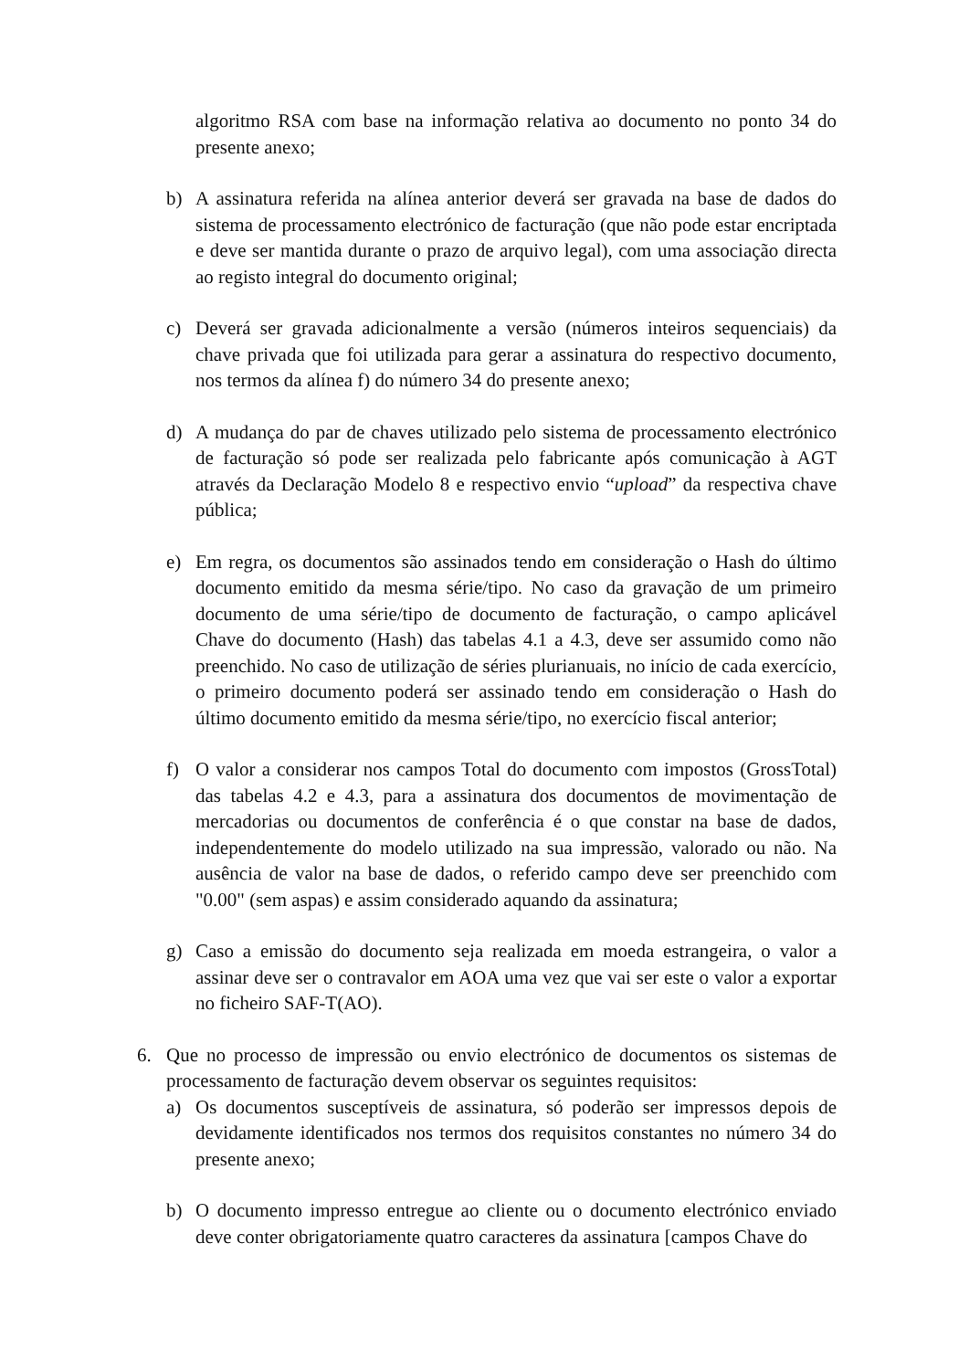algoritmo RSA com base na informação relativa ao documento no ponto 34 do presente anexo;
b) A assinatura referida na alínea anterior deverá ser gravada na base de dados do sistema de processamento electrónico de facturação (que não pode estar encriptada e deve ser mantida durante o prazo de arquivo legal), com uma associação directa ao registo integral do documento original;
c) Deverá ser gravada adicionalmente a versão (números inteiros sequenciais) da chave privada que foi utilizada para gerar a assinatura do respectivo documento, nos termos da alínea f) do número 34 do presente anexo;
d) A mudança do par de chaves utilizado pelo sistema de processamento electrónico de facturação só pode ser realizada pelo fabricante após comunicação à AGT através da Declaração Modelo 8 e respectivo envio “upload” da respectiva chave pública;
e) Em regra, os documentos são assinados tendo em consideração o Hash do último documento emitido da mesma série/tipo. No caso da gravação de um primeiro documento de uma série/tipo de documento de facturação, o campo aplicável Chave do documento (Hash) das tabelas 4.1 a 4.3, deve ser assumido como não preenchido. No caso de utilização de séries plurianuais, no início de cada exercício, o primeiro documento poderá ser assinado tendo em consideração o Hash do último documento emitido da mesma série/tipo, no exercício fiscal anterior;
f) O valor a considerar nos campos Total do documento com impostos (GrossTotal) das tabelas 4.2 e 4.3, para a assinatura dos documentos de movimentação de mercadorias ou documentos de conferência é o que constar na base de dados, independentemente do modelo utilizado na sua impressão, valorado ou não. Na ausência de valor na base de dados, o referido campo deve ser preenchido com "0.00" (sem aspas) e assim considerado aquando da assinatura;
g) Caso a emissão do documento seja realizada em moeda estrangeira, o valor a assinar deve ser o contravalor em AOA uma vez que vai ser este o valor a exportar no ficheiro SAF-T(AO).
6. Que no processo de impressão ou envio electrónico de documentos os sistemas de processamento de facturação devem observar os seguintes requisitos:
a) Os documentos susceptíveis de assinatura, só poderão ser impressos depois de devidamente identificados nos termos dos requisitos constantes no número 34 do presente anexo;
b) O documento impresso entregue ao cliente ou o documento electrónico enviado deve conter obrigatoriamente quatro caracteres da assinatura [campos Chave do